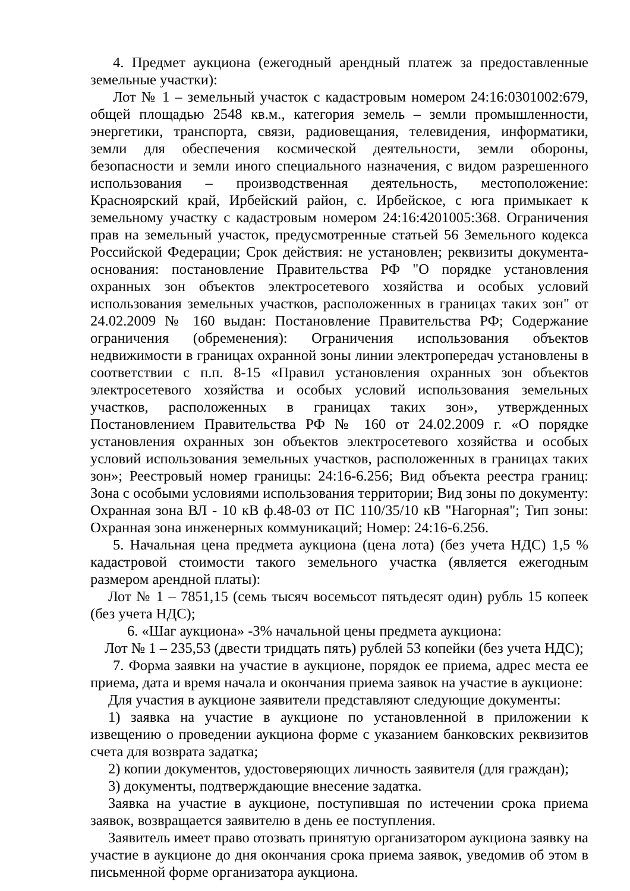4. Предмет аукциона (ежегодный арендный платеж за предоставленные земельные участки):
Лот № 1 – земельный участок с кадастровым номером 24:16:0301002:679, общей площадью 2548 кв.м., категория земель – земли промышленности, энергетики, транспорта, связи, радиовещания, телевидения, информатики, земли для обеспечения космической деятельности, земли обороны, безопасности и земли иного специального назначения, с видом разрешенного использования – производственная деятельность, местоположение: Красноярский край, Ирбейский район, с. Ирбейское, с юга примыкает к земельному участку с кадастровым номером 24:16:4201005:368. Ограничения прав на земельный участок, предусмотренные статьей 56 Земельного кодекса Российской Федерации; Срок действия: не установлен; реквизиты документа-основания: постановление Правительства РФ "О порядке установления охранных зон объектов электросетевого хозяйства и особых условий использования земельных участков, расположенных в границах таких зон" от 24.02.2009 № 160 выдан: Постановление Правительства РФ; Содержание ограничения (обременения): Ограничения использования объектов недвижимости в границах охранной зоны линии электропередач установлены в соответствии с п.п. 8-15 «Правил установления охранных зон объектов электросетевого хозяйства и особых условий использования земельных участков, расположенных в границах таких зон», утвержденных Постановлением Правительства РФ № 160 от 24.02.2009 г. «О порядке установления охранных зон объектов электросетевого хозяйства и особых условий использования земельных участков, расположенных в границах таких зон»; Реестровый номер границы: 24:16-6.256; Вид объекта реестра границ: Зона с особыми условиями использования территории; Вид зоны по документу: Охранная зона ВЛ - 10 кВ ф.48-03 от ПС 110/35/10 кВ "Нагорная"; Тип зоны: Охранная зона инженерных коммуникаций; Номер: 24:16-6.256.
5. Начальная цена предмета аукциона (цена лота) (без учета НДС) 1,5 % кадастровой стоимости такого земельного участка (является ежегодным размером арендной платы):
Лот № 1 – 7851,15 (семь тысяч восемьсот пятьдесят один) рубль 15 копеек (без учета НДС);
6. «Шаг аукциона» -3% начальной цены предмета аукциона:
Лот № 1 – 235,53 (двести тридцать пять) рублей 53 копейки (без учета НДС);
7. Форма заявки на участие в аукционе, порядок ее приема, адрес места ее приема, дата и время начала и окончания приема заявок на участие в аукционе:
Для участия в аукционе заявители представляют следующие документы:
1) заявка на участие в аукционе по установленной в приложении к извещению о проведении аукциона форме с указанием банковских реквизитов счета для возврата задатка;
2) копии документов, удостоверяющих личность заявителя (для граждан);
3) документы, подтверждающие внесение задатка.
Заявка на участие в аукционе, поступившая по истечении срока приема заявок, возвращается заявителю в день ее поступления.
Заявитель имеет право отозвать принятую организатором аукциона заявку на участие в аукционе до дня окончания срока приема заявок, уведомив об этом в письменной форме организатора аукциона.